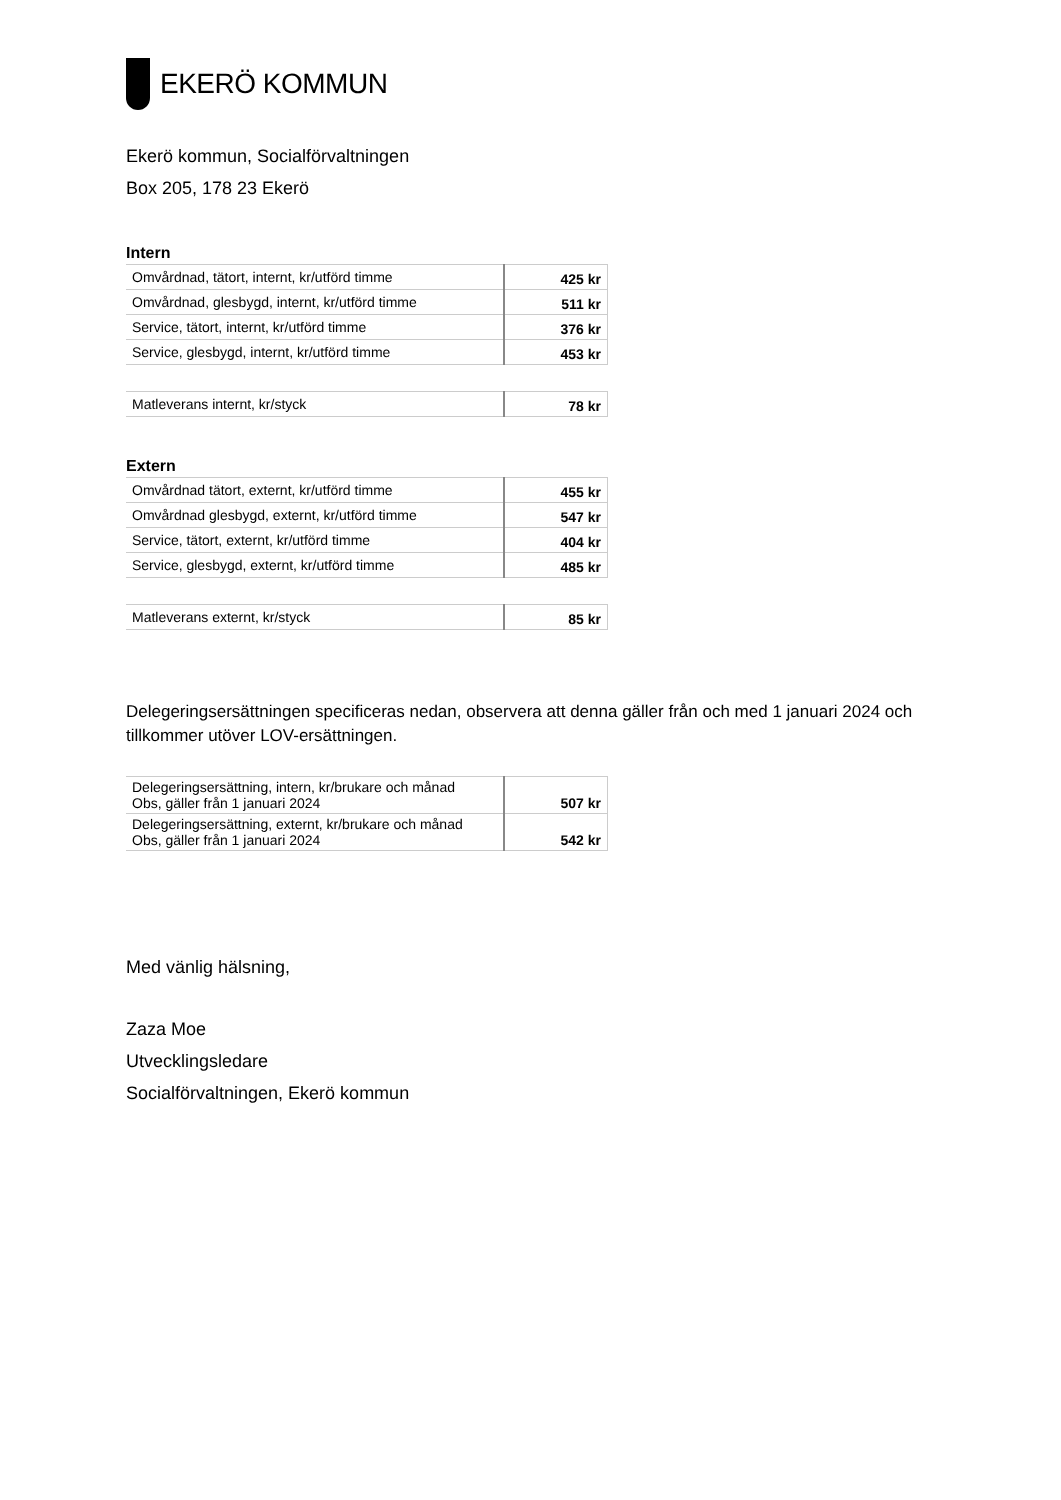EKERÖ KOMMUN
Ekerö kommun, Socialförvaltningen
Box 205, 178 23 Ekerö
Intern
| Omvårdnad, tätort, internt, kr/utförd timme | 425 kr |
| Omvårdnad, glesbygd, internt, kr/utförd timme | 511 kr |
| Service, tätort, internt, kr/utförd timme | 376 kr |
| Service, glesbygd, internt, kr/utförd timme | 453 kr |
| Matleverans internt, kr/styck | 78 kr |
Extern
| Omvårdnad tätort, externt, kr/utförd timme | 455 kr |
| Omvårdnad glesbygd, externt, kr/utförd timme | 547 kr |
| Service, tätort, externt, kr/utförd timme | 404 kr |
| Service, glesbygd, externt, kr/utförd timme | 485 kr |
| Matleverans externt, kr/styck | 85 kr |
Delegeringsersättningen specificeras nedan, observera att denna gäller från och med 1 januari 2024 och tillkommer utöver LOV-ersättningen.
| Delegeringsersättning, intern, kr/brukare och månad Obs, gäller från 1 januari 2024 | 507 kr |
| Delegeringsersättning, externt, kr/brukare och månad Obs, gäller från 1 januari 2024 | 542 kr |
Med vänlig hälsning,
Zaza Moe
Utvecklingsledare
Socialförvaltningen, Ekerö kommun